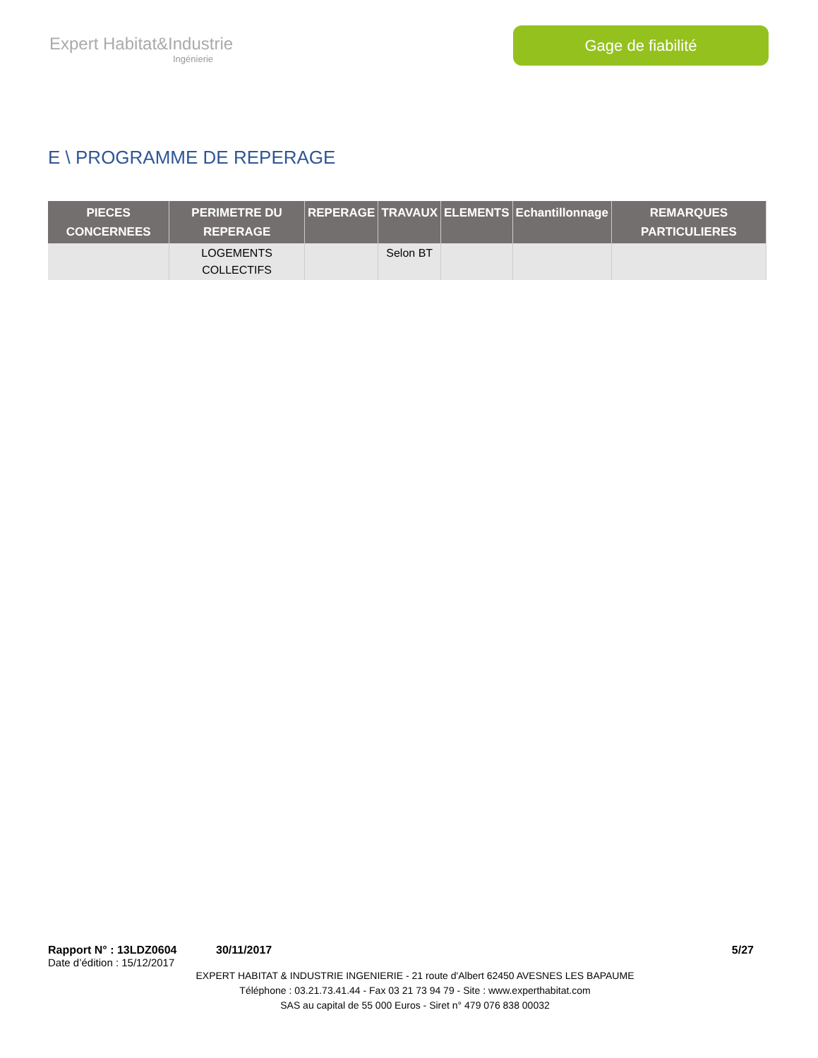Expert Habitat&Industrie
Ingénierie
Gage de fiabilité
E \ PROGRAMME DE REPERAGE
| PIECES CONCERNEES | PERIMETRE DU REPERAGE | REPERAGE | TRAVAUX | ELEMENTS | Echantillonnage | REMARQUES PARTICULIERES |
| --- | --- | --- | --- | --- | --- | --- |
| | LOGEMENTS COLLECTIFS | | Selon BT | | | |
Rapport N° : 13LDZ0604 30/11/2017 5/27
Date d’édition : 15/12/2017
EXPERT HABITAT & INDUSTRIE INGENIERIE - 21 route d'Albert 62450 AVESNES LES BAPAUME
Téléphone : 03.21.73.41.44 - Fax 03 21 73 94 79 - Site : www.experthabitat.com
SAS au capital de 55 000 Euros - Siret n° 479 076 838 00032